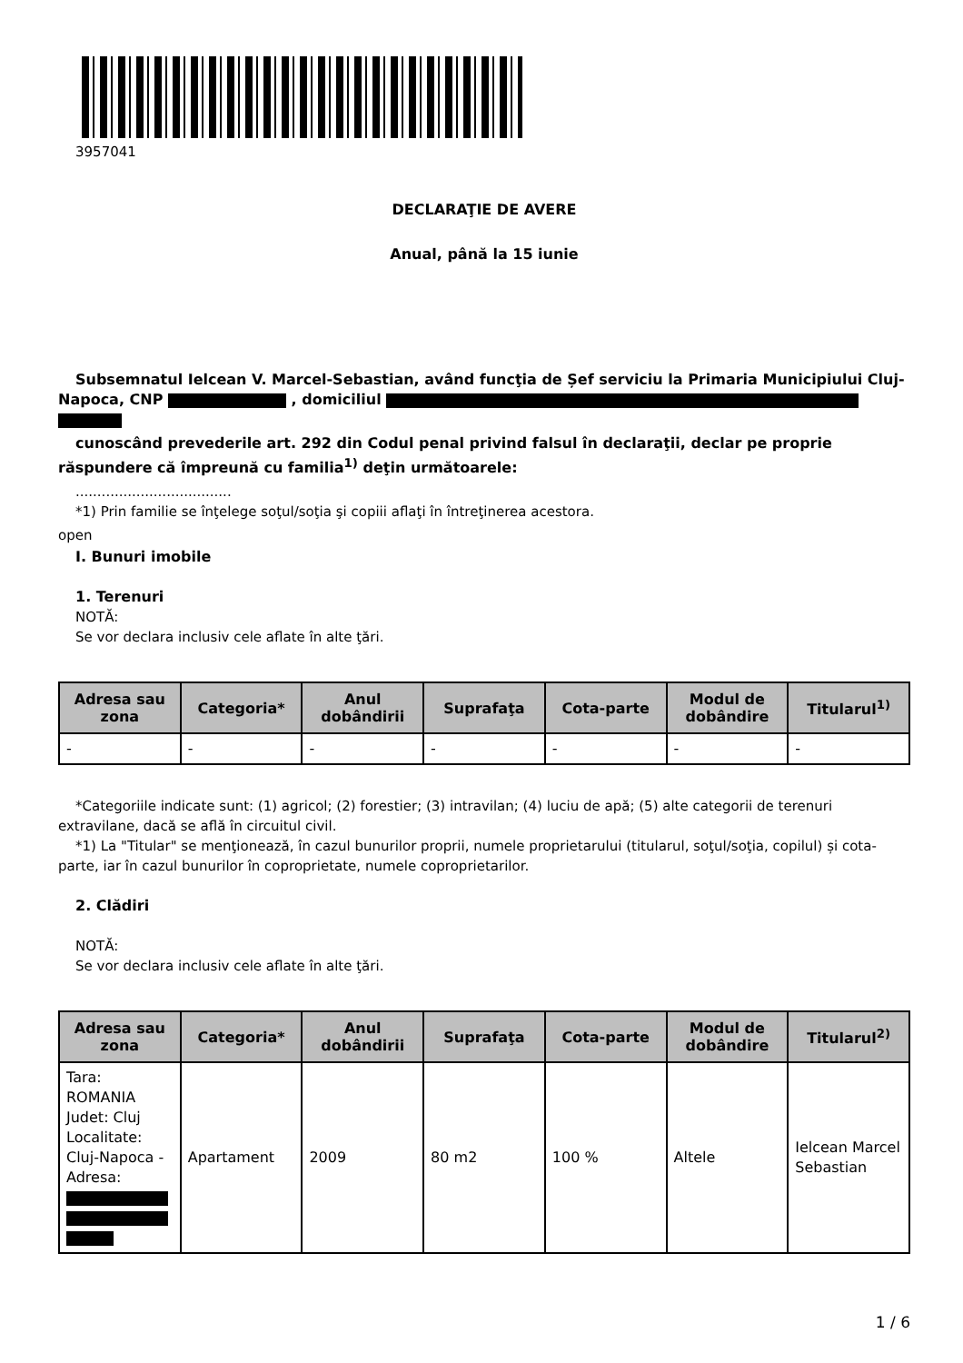3957041
DECLARAŢIE DE AVERE
Anual, până la 15 iunie
Subsemnatul Ielcean V. Marcel-Sebastian, având funcţia de Șef serviciu la Primaria Municipiului Cluj-Napoca, CNP , domiciliul
cunoscând prevederile art. 292 din Codul penal privind falsul în declaraţii, declar pe proprie răspundere că împreună cu familia<sup>1)</sup> deţin următoarele:
....................................
*1) Prin familie se înţelege soţul/soţia şi copiii aflaţi în întreţinerea acestora.
open
I. Bunuri imobile
1. Terenuri
NOTĂ:
Se vor declara inclusiv cele aflate în alte ţări.
| Adresa sau zona | Categoria* | Anul dobândirii | Suprafaţa | Cota-parte | Modul de dobândire | Titularul<sup>1)</sup> |
| --- | --- | --- | --- | --- | --- | --- |
| - | - | - | - | - | - | - |
*Categoriile indicate sunt: (1) agricol; (2) forestier; (3) intravilan; (4) luciu de apă; (5) alte categorii de terenuri extravilane, dacă se află în circuitul civil.
*1) La "Titular" se menţionează, în cazul bunurilor proprii, numele proprietarului (titularul, soţul/soţia, copilul) și cota-parte, iar în cazul bunurilor în coproprietate, numele coproprietarilor.
2. Clădiri
NOTĂ:
Se vor declara inclusiv cele aflate în alte ţări.
| Adresa sau zona | Categoria* | Anul dobândirii | Suprafaţa | Cota-parte | Modul de dobândire | Titularul<sup>2)</sup> |
| --- | --- | --- | --- | --- | --- | --- |
| Tara: ROMANIA Judet: Cluj Localitate: Cluj-Napoca - Adresa: | Apartament | 2009 | 80 m2 | 100 % | Altele | Ielcean Marcel Sebastian |
1 / 6